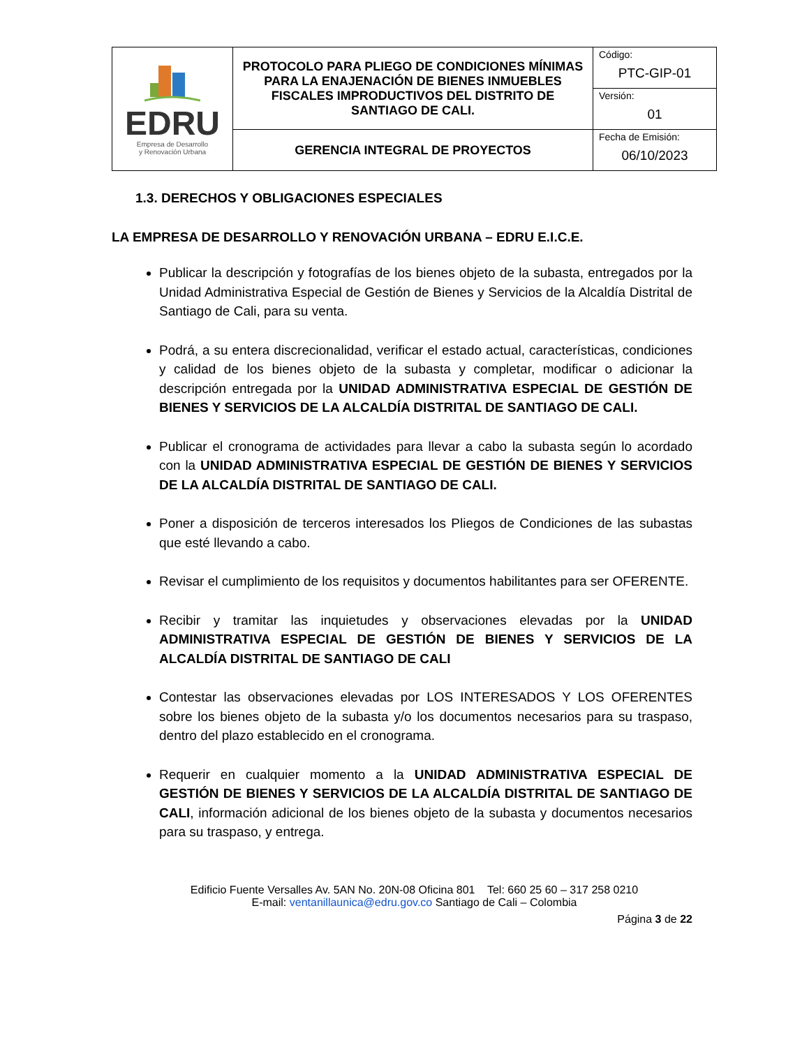| EDRU Empresa de Desarrollo y Renovación Urbana | PROTOCOLO PARA PLIEGO DE CONDICIONES MÍNIMAS PARA LA ENAJENACIÓN DE BIENES INMUEBLES FISCALES IMPRODUCTIVOS DEL DISTRITO DE SANTIAGO DE CALI. | Código: PTC-GIP-01 |
| | | Versión: 01 |
| | GERENCIA INTEGRAL DE PROYECTOS | Fecha de Emisión: 06/10/2023 |
1.3. DERECHOS Y OBLIGACIONES ESPECIALES
LA EMPRESA DE DESARROLLO Y RENOVACIÓN URBANA – EDRU E.I.C.E.
Publicar la descripción y fotografías de los bienes objeto de la subasta, entregados por la Unidad Administrativa Especial de Gestión de Bienes y Servicios de la Alcaldía Distrital de Santiago de Cali, para su venta.
Podrá, a su entera discrecionalidad, verificar el estado actual, características, condiciones y calidad de los bienes objeto de la subasta y completar, modificar o adicionar la descripción entregada por la UNIDAD ADMINISTRATIVA ESPECIAL DE GESTIÓN DE BIENES Y SERVICIOS DE LA ALCALDÍA DISTRITAL DE SANTIAGO DE CALI.
Publicar el cronograma de actividades para llevar a cabo la subasta según lo acordado con la UNIDAD ADMINISTRATIVA ESPECIAL DE GESTIÓN DE BIENES Y SERVICIOS DE LA ALCALDÍA DISTRITAL DE SANTIAGO DE CALI.
Poner a disposición de terceros interesados los Pliegos de Condiciones de las subastas que esté llevando a cabo.
Revisar el cumplimiento de los requisitos y documentos habilitantes para ser OFERENTE.
Recibir y tramitar las inquietudes y observaciones elevadas por la UNIDAD ADMINISTRATIVA ESPECIAL DE GESTIÓN DE BIENES Y SERVICIOS DE LA ALCALDÍA DISTRITAL DE SANTIAGO DE CALI
Contestar las observaciones elevadas por LOS INTERESADOS Y LOS OFERENTES sobre los bienes objeto de la subasta y/o los documentos necesarios para su traspaso, dentro del plazo establecido en el cronograma.
Requerir en cualquier momento a la UNIDAD ADMINISTRATIVA ESPECIAL DE GESTIÓN DE BIENES Y SERVICIOS DE LA ALCALDÍA DISTRITAL DE SANTIAGO DE CALI, información adicional de los bienes objeto de la subasta y documentos necesarios para su traspaso, y entrega.
Edificio Fuente Versalles Av. 5AN No. 20N-08 Oficina 801 Tel: 660 25 60 – 317 258 0210
E-mail: ventanillaunica@edru.gov.co Santiago de Cali – Colombia
Página 3 de 22